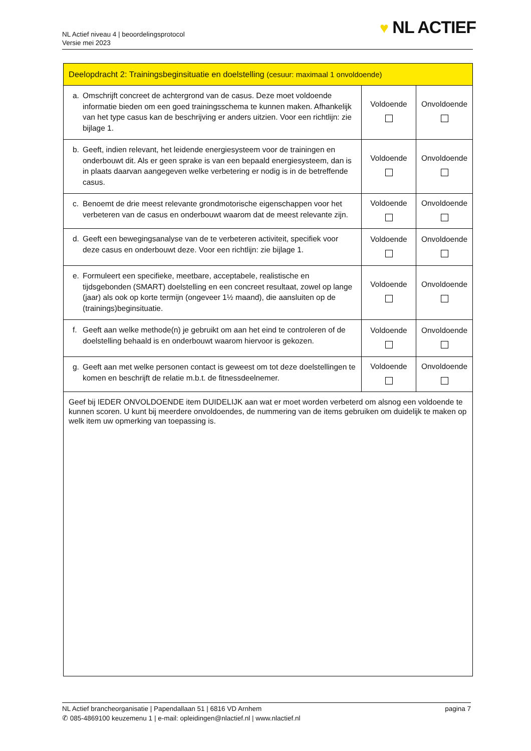NL Actief niveau 4 | beoordelingsprotocol
Versie mei 2023
♥ NL ACTIEF
| Deelopdracht 2: Trainingsbeginsituatie en doelstelling (cesuur: maximaal 1 onvoldoende) | | |
| --- | --- | --- |
| a. Omschrijft concreet de achtergrond van de casus. Deze moet voldoende informatie bieden om een goed trainingsschema te kunnen maken. Afhankelijk van het type casus kan de beschrijving er anders uitzien. Voor een richtlijn: zie bijlage 1. | Voldoende | Onvoldoende |
| b. Geeft, indien relevant, het leidende energiesysteem voor de trainingen en onderbouwt dit. Als er geen sprake is van een bepaald energiesysteem, dan is in plaats daarvan aangegeven welke verbetering er nodig is in de betreffende casus. | Voldoende | Onvoldoende |
| c. Benoemt de drie meest relevante grondmotorische eigenschappen voor het verbeteren van de casus en onderbouwt waarom dat de meest relevante zijn. | Voldoende | Onvoldoende |
| d. Geeft een bewegingsanalyse van de te verbeteren activiteit, specifiek voor deze casus en onderbouwt deze. Voor een richtlijn: zie bijlage 1. | Voldoende | Onvoldoende |
| e. Formuleert een specifieke, meetbare, acceptabele, realistische en tijdsgebonden (SMART) doelstelling en een concreet resultaat, zowel op lange (jaar) als ook op korte termijn (ongeveer 1½ maand), die aansluiten op de (trainings)beginsituatie. | Voldoende | Onvoldoende |
| f. Geeft aan welke methode(n) je gebruikt om aan het eind te controleren of de doelstelling behaald is en onderbouwt waarom hiervoor is gekozen. | Voldoende | Onvoldoende |
| g. Geeft aan met welke personen contact is geweest om tot deze doelstellingen te komen en beschrijft de relatie m.b.t. de fitnessdeelnemer. | Voldoende | Onvoldoende |
| Geef bij IEDER ONVOLDOENDE item DUIDELIJK aan wat er moet worden verbeterd om alsnog een voldoende te kunnen scoren. U kunt bij meerdere onvoldoendes, de nummering van de items gebruiken om duidelijk te maken op welk item uw opmerking van toepassing is. | | |
NL Actief brancheorganisatie | Papendallaan 51 | 6816 VD Arnhem pagina 7
✆ 085-4869100 keuzemenu 1 | e-mail: opleidingen@nlactief.nl | www.nlactief.nl